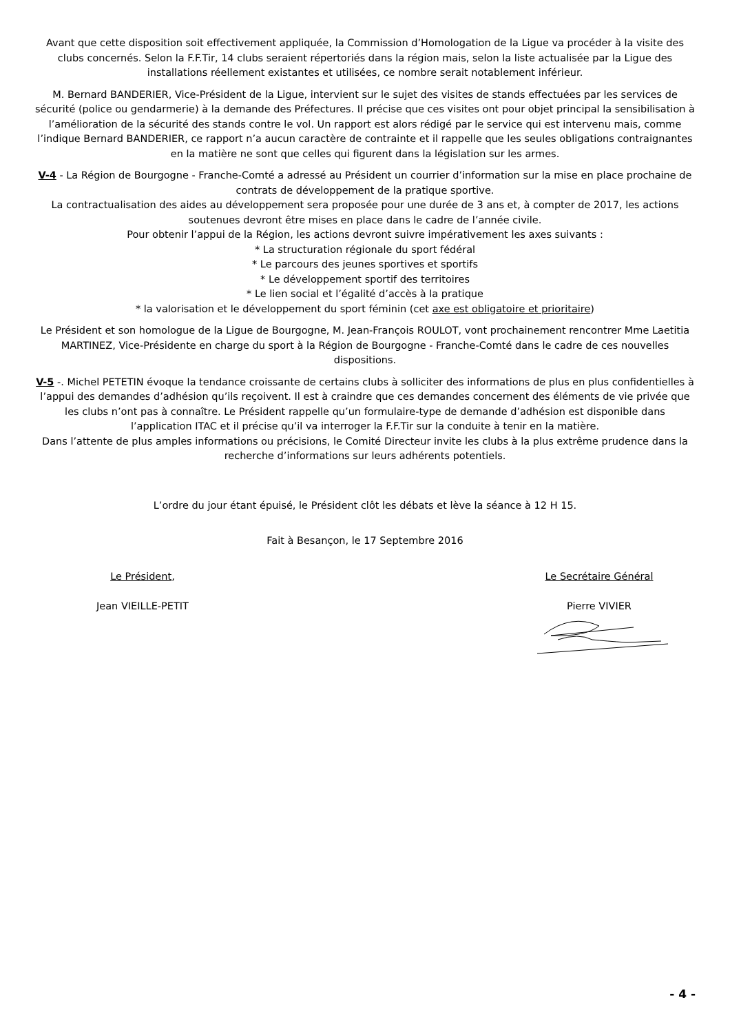Avant que cette disposition soit effectivement appliquée, la Commission d’Homologation de la Ligue va procéder à la visite des clubs concernés. Selon la F.F.Tir, 14 clubs seraient répertoriés dans la région mais, selon la liste actualisée par la Ligue des installations réellement existantes et utilisées, ce nombre serait notablement inférieur.
M. Bernard BANDERIER, Vice-Président de la Ligue, intervient sur le sujet des visites de stands effectuées par les services de sécurité (police ou gendarmerie) à la demande des Préfectures. Il précise que ces visites ont pour objet principal la sensibilisation à l’amélioration de la sécurité des stands contre le vol. Un rapport est alors rédigé par le service qui est intervenu mais, comme l’indique Bernard BANDERIER, ce rapport n’a aucun caractère de contrainte et il rappelle que les seules obligations contraignantes en la matière ne sont que celles qui figurent dans la législation sur les armes.
V-4 - La Région de Bourgogne - Franche-Comté a adressé au Président un courrier d’information sur la mise en place prochaine de contrats de développement de la pratique sportive.
La contractualisation des aides au développement sera proposée pour une durée de 3 ans et, à compter de 2017, les actions soutenues devront être mises en place dans le cadre de l’année civile.
Pour obtenir l’appui de la Région, les actions devront suivre impérativement les axes suivants :
* La structuration régionale du sport fédéral
* Le parcours des jeunes sportives et sportifs
* Le développement sportif des territoires
* Le lien social et l’égalité d’accès à la pratique
* la valorisation et le développement du sport féminin (cet axe est obligatoire et prioritaire)
Le Président et son homologue de la Ligue de Bourgogne, M. Jean-François ROULOT, vont prochainement rencontrer Mme Laetitia MARTINEZ, Vice-Présidente en charge du sport à la Région de Bourgogne - Franche-Comté dans le cadre de ces nouvelles dispositions.
V-5 -. Michel PETETIN évoque la tendance croissante de certains clubs à solliciter des informations de plus en plus confidentielles à l’appui des demandes d’adhésion qu’ils reçoivent. Il est à craindre que ces demandes concernent des éléments de vie privée que les clubs n’ont pas à connaître. Le Président rappelle qu’un formulaire-type de demande d’adhésion est disponible dans l’application ITAC et il précise qu’il va interroger la F.F.Tir sur la conduite à tenir en la matière.
Dans l’attente de plus amples informations ou précisions, le Comité Directeur invite les clubs à la plus extrême prudence dans la recherche d’informations sur leurs adhérents potentiels.
L’ordre du jour étant épuisé, le Président clôt les débats et lève la séance à 12 H 15.
Fait à Besançon, le 17 Septembre 2016
Le Président,
Jean VIEILLE-PETIT
Le Secrétaire Général
Pierre VIVIER
- 4 -